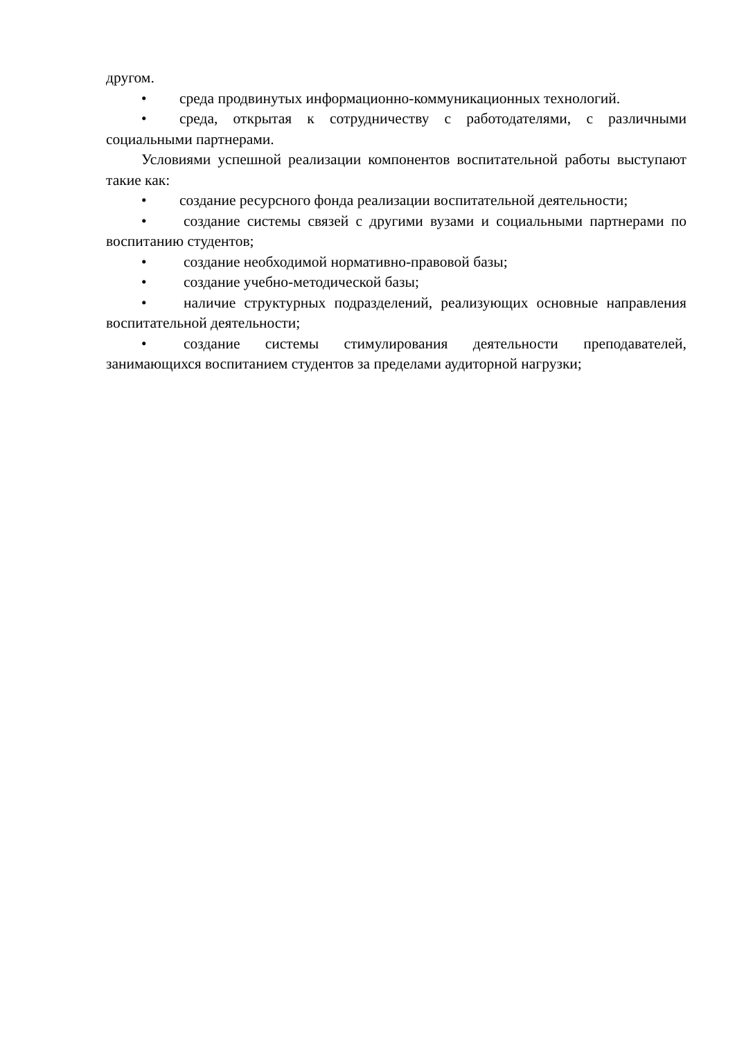другом.
• среда продвинутых информационно-коммуникационных технологий.
• среда, открытая к сотрудничеству с работодателями, с различными социальными партнерами.
Условиями успешной реализации компонентов воспитательной работы выступают такие как:
• создание ресурсного фонда реализации воспитательной деятельности;
• создание системы связей с другими вузами и социальными партнерами по воспитанию студентов;
• создание необходимой нормативно-правовой базы;
• создание учебно-методической базы;
• наличие структурных подразделений, реализующих основные направления воспитательной деятельности;
• создание системы стимулирования деятельности преподавателей, занимающихся воспитанием студентов за пределами аудиторной нагрузки;